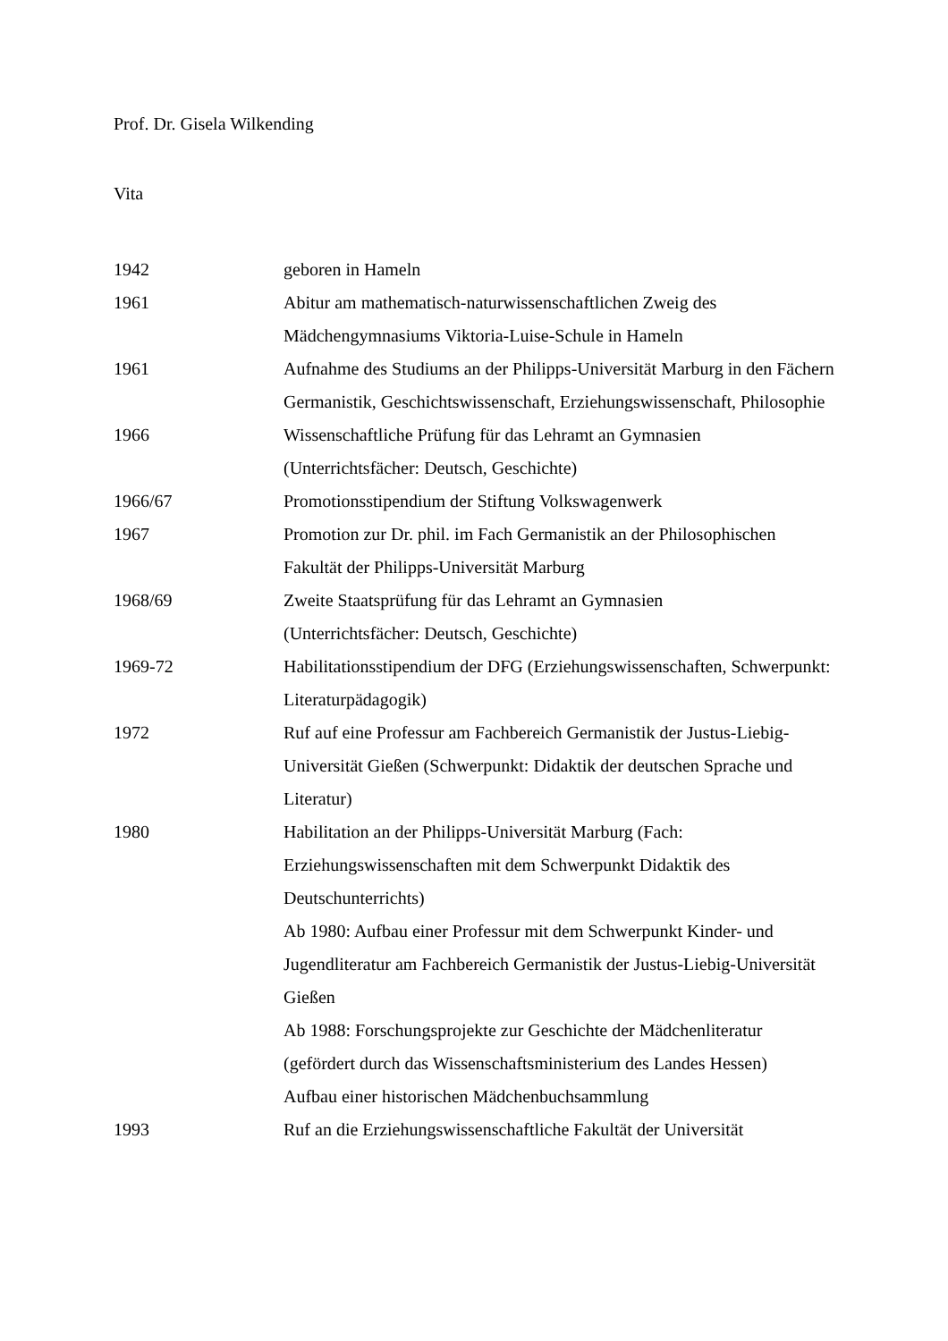Prof. Dr. Gisela Wilkending
Vita
| 1942 | geboren in Hameln |
| 1961 | Abitur am mathematisch-naturwissenschaftlichen Zweig des Mädchengymnasiums Viktoria-Luise-Schule in Hameln |
| 1961 | Aufnahme des Studiums an der Philipps-Universität Marburg in den Fächern Germanistik, Geschichtswissenschaft, Erziehungswissenschaft, Philosophie |
| 1966 | Wissenschaftliche Prüfung für das Lehramt an Gymnasien (Unterrichtsfächer: Deutsch, Geschichte) |
| 1966/67 | Promotionsstipendium der Stiftung Volkswagenwerk |
| 1967 | Promotion zur Dr. phil. im Fach Germanistik an der Philosophischen Fakultät der Philipps-Universität Marburg |
| 1968/69 | Zweite Staatsprüfung für das Lehramt an Gymnasien (Unterrichtsfächer: Deutsch, Geschichte) |
| 1969-72 | Habilitationsstipendium der DFG (Erziehungswissenschaften, Schwerpunkt: Literaturpädagogik) |
| 1972 | Ruf auf eine Professur am Fachbereich Germanistik der Justus-Liebig-Universität Gießen (Schwerpunkt: Didaktik der deutschen Sprache und Literatur) |
| 1980 | Habilitation an der Philipps-Universität Marburg (Fach: Erziehungswissenschaften mit dem Schwerpunkt Didaktik des Deutschunterrichts) Ab 1980: Aufbau einer Professur mit dem Schwerpunkt Kinder- und Jugendliteratur am Fachbereich Germanistik der Justus-Liebig-Universität Gießen Ab 1988: Forschungsprojekte zur Geschichte der Mädchenliteratur (gefördert durch das Wissenschaftsministerium des Landes Hessen) Aufbau einer historischen Mädchenbuchsammlung |
| 1993 | Ruf an die Erziehungswissenschaftliche Fakultät der Universität |